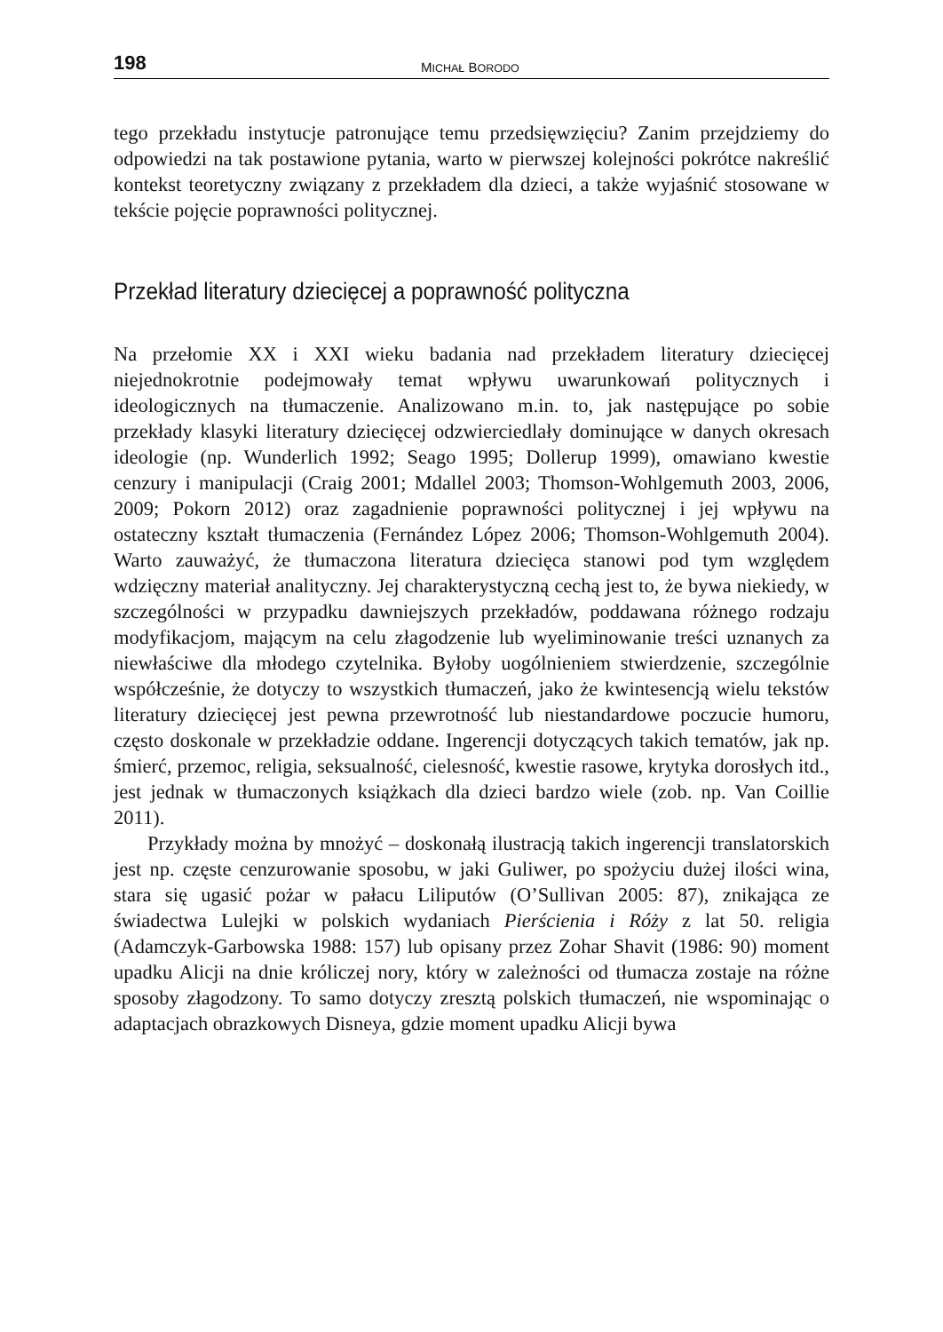198 MICHAŁ BORODO
tego przekładu instytucje patronujące temu przedsięwzięciu? Zanim przejdziemy do odpowiedzi na tak postawione pytania, warto w pierwszej kolejności pokrótce nakreślić kontekst teoretyczny związany z przekładem dla dzieci, a także wyjaśnić stosowane w tekście pojęcie poprawności politycznej.
Przekład literatury dziecięcej a poprawność polityczna
Na przełomie XX i XXI wieku badania nad przekładem literatury dziecięcej niejednokrotnie podejmowały temat wpływu uwarunkowań politycznych i ideologicznych na tłumaczenie. Analizowano m.in. to, jak następujące po sobie przekłady klasyki literatury dziecięcej odzwierciedlały dominujące w danych okresach ideologie (np. Wunderlich 1992; Seago 1995; Dollerup 1999), omawiano kwestie cenzury i manipulacji (Craig 2001; Mdallel 2003; Thomson-Wohlgemuth 2003, 2006, 2009; Pokorn 2012) oraz zagadnienie poprawności politycznej i jej wpływu na ostateczny kształt tłumaczenia (Fernández López 2006; Thomson-Wohlgemuth 2004). Warto zauważyć, że tłumaczona literatura dziecięca stanowi pod tym względem wdzięczny materiał analityczny. Jej charakterystyczną cechą jest to, że bywa niekiedy, w szczególności w przypadku dawniejszych przekładów, poddawana różnego rodzaju modyfikacjom, mającym na celu złagodzenie lub wyeliminowanie treści uznanych za niewłaściwe dla młodego czytelnika. Byłoby uogólnieniem stwierdzenie, szczególnie współcześnie, że dotyczy to wszystkich tłumaczeń, jako że kwintesencją wielu tekstów literatury dziecięcej jest pewna przewrotność lub niestandardowe poczucie humoru, często doskonale w przekładzie oddane. Ingerencji dotyczących takich tematów, jak np. śmierć, przemoc, religia, seksualność, cielesność, kwestie rasowe, krytyka dorosłych itd., jest jednak w tłumaczonych książkach dla dzieci bardzo wiele (zob. np. Van Coillie 2011).
Przykłady można by mnożyć – doskonałą ilustracją takich ingerencji translatorskich jest np. częste cenzurowanie sposobu, w jaki Guliwer, po spożyciu dużej ilości wina, stara się ugasić pożar w pałacu Liliputów (O’Sullivan 2005: 87), znikająca ze świadectwa Lulejki w polskich wydaniach Pierścienia i Róży z lat 50. religia (Adamczyk-Garbowska 1988: 157) lub opisany przez Zohar Shavit (1986: 90) moment upadku Alicji na dnie króliczej nory, który w zależności od tłumacza zostaje na różne sposoby złagodzony. To samo dotyczy zresztą polskich tłumaczeń, nie wspominając o adaptacjach obrazkowych Disneya, gdzie moment upadku Alicji bywa